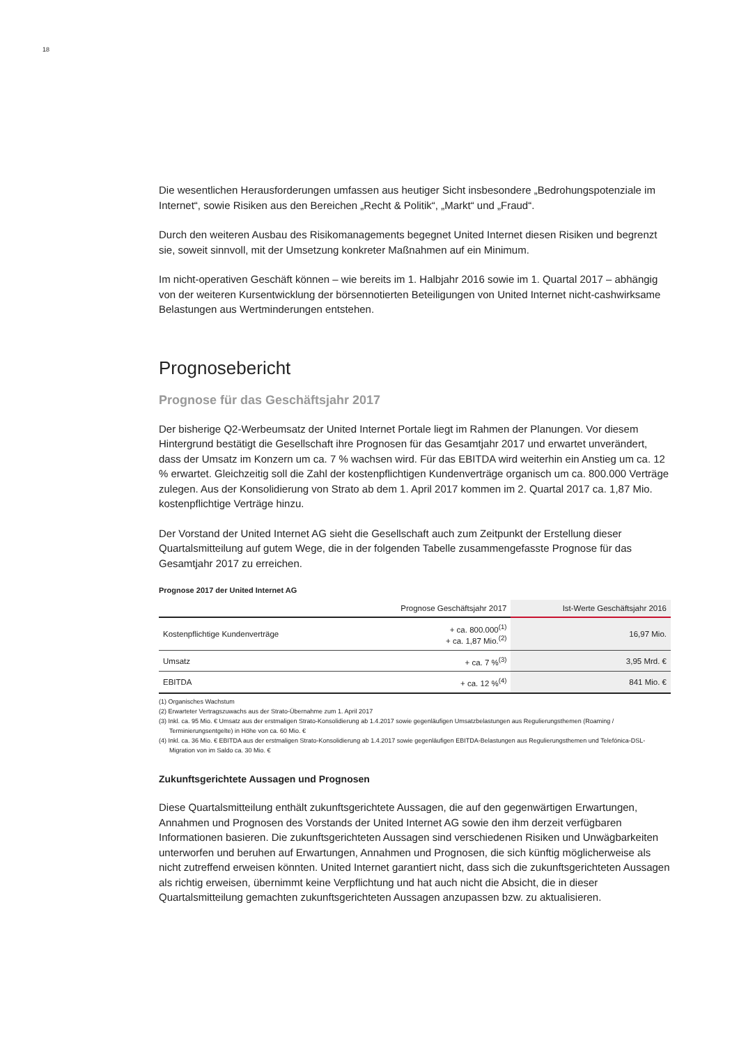18
Die wesentlichen Herausforderungen umfassen aus heutiger Sicht insbesondere „Bedrohungspo­tenziale im Internet“, sowie Risiken aus den Bereichen „Recht & Politik“, „Markt“ und „Fraud“.
Durch den weiteren Ausbau des Risikomanagements begegnet United Internet diesen Risiken und begrenzt sie, soweit sinnvoll, mit der Umsetzung konkreter Maßnahmen auf ein Minimum.
Im nicht-operativen Geschäft können – wie bereits im 1. Halbjahr 2016 sowie im 1. Quartal 2017 – abhängig von der weiteren Kursentwicklung der börsennotierten Beteiligungen von United Internet nicht-cashwirksame Belastungen aus Wertminderungen entstehen.
Prognosebericht
Prognose für das Geschäftsjahr 2017
Der bisherige Q2-Werbeumsatz der United Internet Portale liegt im Rahmen der Planungen. Vor diesem Hintergrund bestätigt die Gesellschaft ihre Prognosen für das Gesamtjahr 2017 und erwartet unverändert, dass der Umsatz im Konzern um ca. 7 % wachsen wird. Für das EBITDA wird weiterhin ein Anstieg um ca. 12 % erwartet. Gleichzeitig soll die Zahl der kostenpflichtigen Kunden­verträge organisch um ca. 800.000 Verträge zulegen. Aus der Konsolidierung von Strato ab dem 1. April 2017 kommen im 2. Quartal 2017 ca. 1,87 Mio. kostenpflichtige Verträge hinzu.
Der Vorstand der United Internet AG sieht die Gesellschaft auch zum Zeitpunkt der Erstellung dieser Quartalsmitteilung auf gutem Wege, die in der folgenden Tabelle zusammengefasste Prognose für das Gesamtjahr 2017 zu erreichen.
Prognose 2017 der United Internet AG
| | Prognose Geschäftsjahr 2017 | Ist-Werte Geschäftsjahr 2016 |
| --- | --- | --- |
| Kostenpflichtige Kundenverträge | + ca. 800.000<sup>(1)</sup> + ca. 1,87 Mio.<sup>(2)</sup> | 16,97 Mio. |
| Umsatz | + ca. 7 %<sup>(3)</sup> | 3,95 Mrd. € |
| EBITDA | + ca. 12 %<sup>(4)</sup> | 841 Mio. € |
(1) Organisches Wachstum
(2) Erwarteter Vertragszuwachs aus der Strato-Übernahme zum 1. April 2017
(3) Inkl. ca. 95 Mio. € Umsatz aus der erstmaligen Strato-Konsolidierung ab 1.4.2017 sowie gegenläufigen Umsatzbelastungen aus Regulierungsthemen (Roaming / Terminierungsentgelte) in Höhe von ca. 60 Mio. €
(4) Inkl. ca. 36 Mio. € EBITDA aus der erstmaligen Strato-Konsolidierung ab 1.4.2017 sowie gegenläufigen EBITDA-Belastungen aus Regulierungsthemen und Telefónica-DSL-Migration von im Saldo ca. 30 Mio. €
Zukunftsgerichtete Aussagen und Prognosen
Diese Quartalsmitteilung enthält zukunftsgerichtete Aussagen, die auf den gegenwärtigen Erwar­tungen, Annahmen und Prognosen des Vorstands der United Internet AG sowie den ihm derzeit verfügbaren Informationen basieren. Die zukunftsgerichteten Aussagen sind verschiedenen Risiken und Unwägbarkeiten unterworfen und beruhen auf Erwartungen, Annahmen und Prognosen, die sich künftig möglicherweise als nicht zutreffend erweisen könnten. United Internet garantiert nicht, dass sich die zukunftsgerichteten Aussagen als richtig erweisen, übernimmt keine Verpflich­tung und hat auch nicht die Absicht, die in dieser Quartalsmitteilung gemachten zukunftsgerichte­ten Aussagen anzupassen bzw. zu aktualisieren.